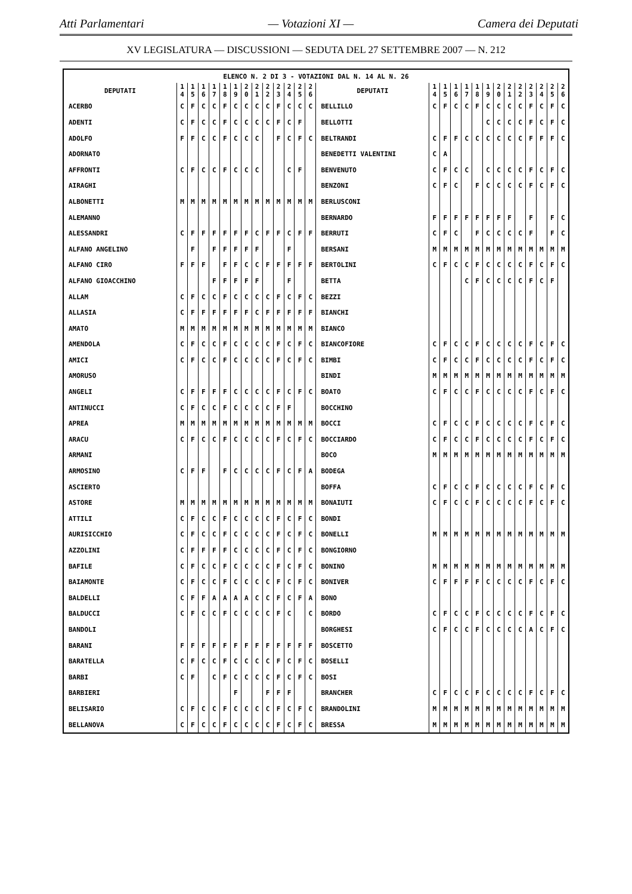Atti Parlamentari — Votazioni XI — Camera dei Deputati
XV LEGISLATURA — DISCUSSIONI — SEDUTA DEL 27 SETTEMBRE 2007 — N. 212
| ELENCO N. 2 DI 3 - VOTAZIONI DAL N. 14 AL N. 26 | | | | | | | | | | | | | | | | | | | | | | | | | | | |
| --- | --- | --- | --- | --- | --- | --- | --- | --- | --- | --- | --- | --- | --- | --- | --- | --- | --- | --- | --- | --- | --- | --- | --- | --- | --- | --- | --- |
| DEPUTATI | 1 4 | 1 5 | 1 6 | 1 7 | 1 8 | 1 9 | 2 0 | 2 1 | 2 2 | 2 3 | 2 4 | 2 5 | 2 6 | DEPUTATI | 1 4 | 1 5 | 1 6 | 1 7 | 1 8 | 1 9 | 2 0 | 2 1 | 2 2 | 2 3 | 2 4 | 2 5 | 2 6 |
| ACERBO | C | F | C | C | F | C | C | C | C | F | C | C | C | BELLILLO | C | F | C | C | F | C | C | C | C | F | C | F | C |
| ADENTI | C | F | C | C | F | C | C | C | C | F | C | F | | BELLOTTI | | | | | | C | C | C | C | F | C | F | C |
| ADOLFO | F | F | C | C | F | C | C | C | | F | C | F | C | BELTRANDI | C | F | F | C | C | C | C | C | C | F | F | F | C |
| ADORNATO | | | | | | | | | | | | | | BENEDETTI VALENTINI | C | A | | | | | | | | | | | |
| AFFRONTI | C | F | C | C | F | C | C | C | | | C | F | | BENVENUTO | C | F | C | C | | C | C | C | C | F | C | F | C |
| AIRAGHI | | | | | | | | | | | | | | BENZONI | C | F | C | | F | C | C | C | C | F | C | F | C |
| ALBONETTI | M | M | M | M | M | M | M | M | M | M | M | M | M | BERLUSCONI | | | | | | | | | | | | | |
| ALEMANNO | | | | | | | | | | | | | | BERNARDO | F | F | F | F | F | F | F | F | | F | | F | C |
| ALESSANDRI | C | F | F | F | F | F | F | C | F | F | C | F | F | BERRUTI | C | F | C | | F | C | C | C | C | F | | F | C |
| ALFANO ANGELINO | | F | | F | F | F | F | F | | | F | | | BERSANI | M | M | M | M | M | M | M | M | M | M | M | M | M |
| ALFANO CIRO | F | F | F | | F | F | C | C | F | F | F | F | F | BERTOLINI | C | F | C | C | F | C | C | C | C | F | C | F | C |
| ALFANO GIOACCHINO | | | | F | F | F | F | F | | | F | | | BETTA | | | | C | F | C | C | C | C | F | C | F | |
| ALLAM | C | F | C | C | F | C | C | C | C | F | C | F | C | BEZZI | | | | | | | | | | | | | |
| ALLASIA | C | F | F | F | F | F | F | C | F | F | F | F | F | BIANCHI | | | | | | | | | | | | | |
| AMATO | M | M | M | M | M | M | M | M | M | M | M | M | M | BIANCO | | | | | | | | | | | | | |
| AMENDOLA | C | F | C | C | F | C | C | C | C | F | C | F | C | BIANCOFIORE | C | F | C | C | F | C | C | C | C | F | C | F | C |
| AMICI | C | F | C | C | F | C | C | C | C | F | C | F | C | BIMBI | C | F | C | C | F | C | C | C | C | F | C | F | C |
| AMORUSO | | | | | | | | | | | | | | BINDI | M | M | M | M | M | M | M | M | M | M | M | M | M |
| ANGELI | C | F | F | F | F | C | C | C | C | F | C | F | C | BOATO | C | F | C | C | F | C | C | C | C | F | C | F | C |
| ANTINUCCI | C | F | C | C | F | C | C | C | C | F | F | | | BOCCHINO | | | | | | | | | | | | | |
| APREA | M | M | M | M | M | M | M | M | M | M | M | M | M | BOCCI | C | F | C | C | F | C | C | C | C | F | C | F | C |
| ARACU | C | F | C | C | F | C | C | C | C | F | C | F | C | BOCCIARDO | C | F | C | C | F | C | C | C | C | F | C | F | C |
| ARMANI | | | | | | | | | | | | | | BOCO | M | M | M | M | M | M | M | M | M | M | M | M | M |
| ARMOSINO | C | F | F | | F | C | C | C | C | F | C | F | A | BODEGA | | | | | | | | | | | | | |
| ASCIERTO | | | | | | | | | | | | | | BOFFA | C | F | C | C | F | C | C | C | C | F | C | F | C |
| ASTORE | M | M | M | M | M | M | M | M | M | M | M | M | M | BONAIUTI | C | F | C | C | F | C | C | C | C | F | C | F | C |
| ATTILI | C | F | C | C | F | C | C | C | C | F | C | F | C | BONDI | | | | | | | | | | | | | |
| AURISICCHIO | C | F | C | C | F | C | C | C | C | F | C | F | C | BONELLI | M | M | M | M | M | M | M | M | M | M | M | M | M |
| AZZOLINI | C | F | F | F | F | C | C | C | C | F | C | F | C | BONGIORNO | | | | | | | | | | | | | |
| BAFILE | C | F | C | C | F | C | C | C | C | F | C | F | C | BONINO | M | M | M | M | M | M | M | M | M | M | M | M | M |
| BAIAMONTE | C | F | C | C | F | C | C | C | C | F | C | F | C | BONIVER | C | F | F | F | F | C | C | C | C | F | C | F | C |
| BALDELLI | C | F | F | A | A | A | A | C | C | F | C | F | A | BONO | | | | | | | | | | | | | |
| BALDUCCI | C | F | C | C | F | C | C | C | C | F | C | | C | BORDO | C | F | C | C | F | C | C | C | C | F | C | F | C |
| BANDOLI | | | | | | | | | | | | | | BORGHESI | C | F | C | C | F | C | C | C | C | A | C | F | C |
| BARANI | F | F | F | F | F | F | F | F | F | F | F | F | F | BOSCETTO | | | | | | | | | | | | | |
| BARATELLA | C | F | C | C | F | C | C | C | C | F | C | F | C | BOSELLI | | | | | | | | | | | | | |
| BARBI | C | F | | C | F | C | C | C | C | F | C | F | C | BOSI | | | | | | | | | | | | | |
| BARBIERI | | | | | | F | | | F | F | F | | | BRANCHER | C | F | C | C | F | C | C | C | C | F | C | F | C |
| BELISARIO | C | F | C | C | F | C | C | C | C | F | C | F | C | BRANDOLINI | M | M | M | M | M | M | M | M | M | M | M | M | M |
| BELLANOVA | C | F | C | C | F | C | C | C | C | F | C | F | C | BRESSA | M | M | M | M | M | M | M | M | M | M | M | M | M |